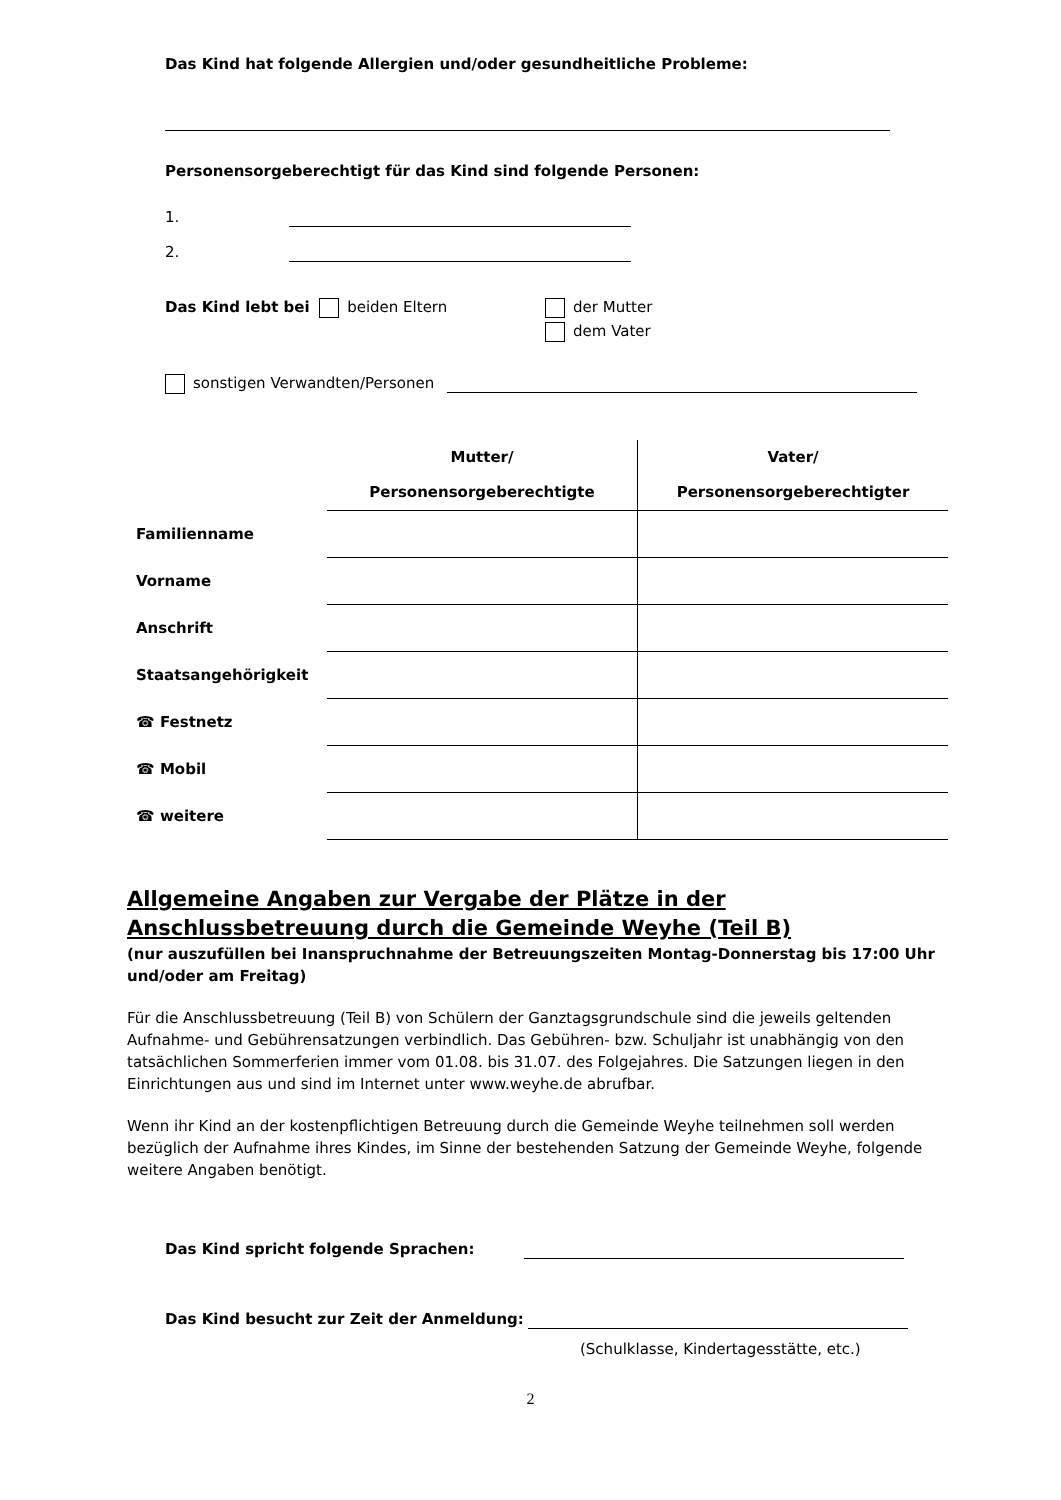Das Kind hat folgende Allergien und/oder gesundheitliche Probleme:
Personensorgeberechtigt für das Kind sind folgende Personen:
1.
2.
Das Kind lebt bei beiden Eltern der Mutter
dem Vater
sonstigen Verwandten/Personen
| | Mutter/ Personensorgeberechtigte | Vater/ Personensorgeberechtigter |
| --- | --- | --- |
| Familienname | | |
| Vorname | | |
| Anschrift | | |
| Staatsangehörigkeit | | |
| ☎ Festnetz | | |
| ☎ Mobil | | |
| ☎ weitere | | |
Allgemeine Angaben zur Vergabe der Plätze in der Anschlussbetreuung durch die Gemeinde Weyhe (Teil B)
(nur auszufüllen bei Inanspruchnahme der Betreuungszeiten Montag-Donnerstag bis 17:00 Uhr und/oder am Freitag)
Für die Anschlussbetreuung (Teil B) von Schülern der Ganztagsgrundschule sind die jeweils geltenden Aufnahme- und Gebührensatzungen verbindlich. Das Gebühren- bzw. Schuljahr ist unabhängig von den tatsächlichen Sommerferien immer vom 01.08. bis 31.07. des Folgejahres. Die Satzungen liegen in den Einrichtungen aus und sind im Internet unter www.weyhe.de abrufbar.
Wenn ihr Kind an der kostenpflichtigen Betreuung durch die Gemeinde Weyhe teilnehmen soll werden bezüglich der Aufnahme ihres Kindes, im Sinne der bestehenden Satzung der Gemeinde Weyhe, folgende weitere Angaben benötigt.
Das Kind spricht folgende Sprachen:
Das Kind besucht zur Zeit der Anmeldung:
(Schulklasse, Kindertagesstätte, etc.)
2